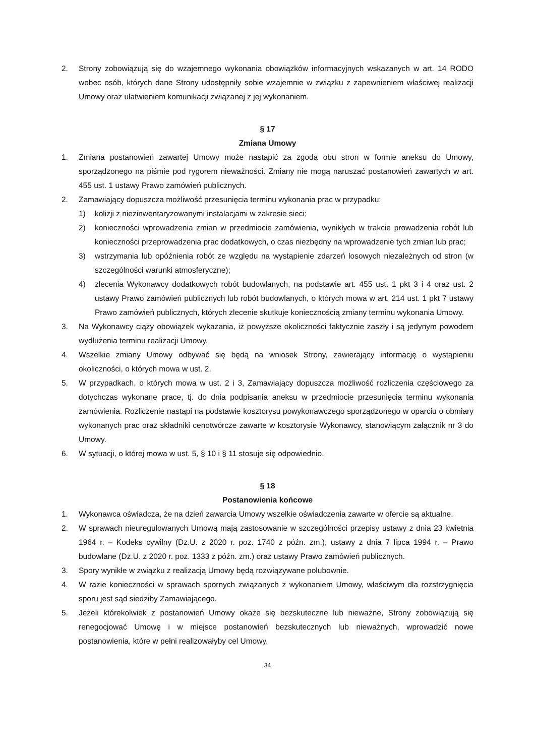2. Strony zobowiązują się do wzajemnego wykonania obowiązków informacyjnych wskazanych w art. 14 RODO wobec osób, których dane Strony udostępniły sobie wzajemnie w związku z zapewnieniem właściwej realizacji Umowy oraz ułatwieniem komunikacji związanej z jej wykonaniem.
§ 17
Zmiana Umowy
1. Zmiana postanowień zawartej Umowy może nastąpić za zgodą obu stron w formie aneksu do Umowy, sporządzonego na piśmie pod rygorem nieważności. Zmiany nie mogą naruszać postanowień zawartych w art. 455 ust. 1 ustawy Prawo zamówień publicznych.
2. Zamawiający dopuszcza możliwość przesunięcia terminu wykonania prac w przypadku:
1) kolizji z niezinwentaryzowanymi instalacjami w zakresie sieci;
2) konieczności wprowadzenia zmian w przedmiocie zamówienia, wynikłych w trakcie prowadzenia robót lub konieczności przeprowadzenia prac dodatkowych, o czas niezbędny na wprowadzenie tych zmian lub prac;
3) wstrzymania lub opóźnienia robót ze względu na wystąpienie zdarzeń losowych niezależnych od stron (w szczególności warunki atmosferyczne);
4) zlecenia Wykonawcy dodatkowych robót budowlanych, na podstawie art. 455 ust. 1 pkt 3 i 4 oraz ust. 2 ustawy Prawo zamówień publicznych lub robót budowlanych, o których mowa w art. 214 ust. 1 pkt 7 ustawy Prawo zamówień publicznych, których zlecenie skutkuje koniecznością zmiany terminu wykonania Umowy.
3. Na Wykonawcy ciąży obowiązek wykazania, iż powyższe okoliczności faktycznie zaszły i są jedynym powodem wydłużenia terminu realizacji Umowy.
4. Wszelkie zmiany Umowy odbywać się będą na wniosek Strony, zawierający informację o wystąpieniu okoliczności, o których mowa w ust. 2.
5. W przypadkach, o których mowa w ust. 2 i 3, Zamawiający dopuszcza możliwość rozliczenia częściowego za dotychczas wykonane prace, tj. do dnia podpisania aneksu w przedmiocie przesunięcia terminu wykonania zamówienia. Rozliczenie nastąpi na podstawie kosztorysu powykonawczego sporządzonego w oparciu o obmiary wykonanych prac oraz składniki cenotwórcze zawarte w kosztorysie Wykonawcy, stanowiącym załącznik nr 3 do Umowy.
6. W sytuacji, o której mowa w ust. 5, § 10 i § 11 stosuje się odpowiednio.
§ 18
Postanowienia końcowe
1. Wykonawca oświadcza, że na dzień zawarcia Umowy wszelkie oświadczenia zawarte w ofercie są aktualne.
2. W sprawach nieuregulowanych Umową mają zastosowanie w szczególności przepisy ustawy z dnia 23 kwietnia 1964 r. – Kodeks cywilny (Dz.U. z 2020 r. poz. 1740 z późn. zm.), ustawy z dnia 7 lipca 1994 r. – Prawo budowlane (Dz.U. z 2020 r. poz. 1333 z późn. zm.) oraz ustawy Prawo zamówień publicznych.
3. Spory wynikłe w związku z realizacją Umowy będą rozwiązywane polubownie.
4. W razie konieczności w sprawach spornych związanych z wykonaniem Umowy, właściwym dla rozstrzygnięcia sporu jest sąd siedziby Zamawiającego.
5. Jeżeli którekolwiek z postanowień Umowy okaże się bezskuteczne lub nieważne, Strony zobowiązują się renegocjować Umowę i w miejsce postanowień bezskutecznych lub nieważnych, wprowadzić nowe postanowienia, które w pełni realizowałyby cel Umowy.
34